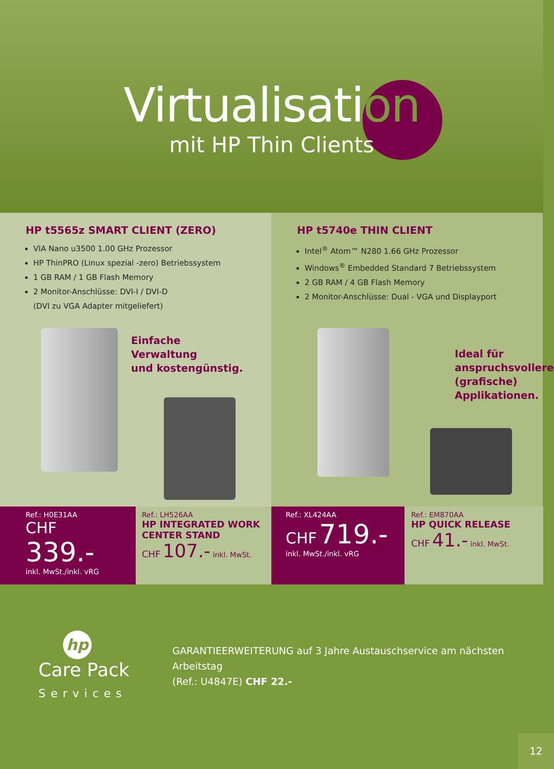Virtualisation
mit HP Thin Clients
HP t5565z SMART CLIENT (ZERO)
VIA Nano u3500 1.00 GHz Prozessor
HP ThinPRO (Linux spezial -zero) Betriebssystem
1 GB RAM / 1 GB Flash Memory
2 Monitor-Anschlüsse: DVI-I / DVI-D
(DVI zu VGA Adapter mitgeliefert)
Einfache
Verwaltung
und kostengünstig.
HP t5740e THIN CLIENT
Intel<sup>®</sup> Atom™ N280 1.66 GHz Prozessor
Windows<sup>®</sup> Embedded Standard 7 Betriebssystem
2 GB RAM / 4 GB Flash Memory
2 Monitor-Anschlüsse: Dual - VGA und Displayport
Ideal für
anspruchsvollere
(grafische)
Applikationen.
Ref.: H0E31AA
CHF 339.-
inkl. MwSt./inkl. vRG
Ref.: LH526AA
HP INTEGRATED WORK
CENTER STAND
CHF 107.- inkl. MwSt.
Ref.: XL424AA
CHF 719.-
inkl. MwSt./inkl. vRG
Ref.: EM870AA
HP QUICK RELEASE
CHF 41.- inkl. MwSt.
hp
Care Pack
Services
GARANTIEERWEITERUNG auf 3 Jahre Austauschservice am nächsten Arbeitstag
(Ref.: U4847E) CHF 22.-
12